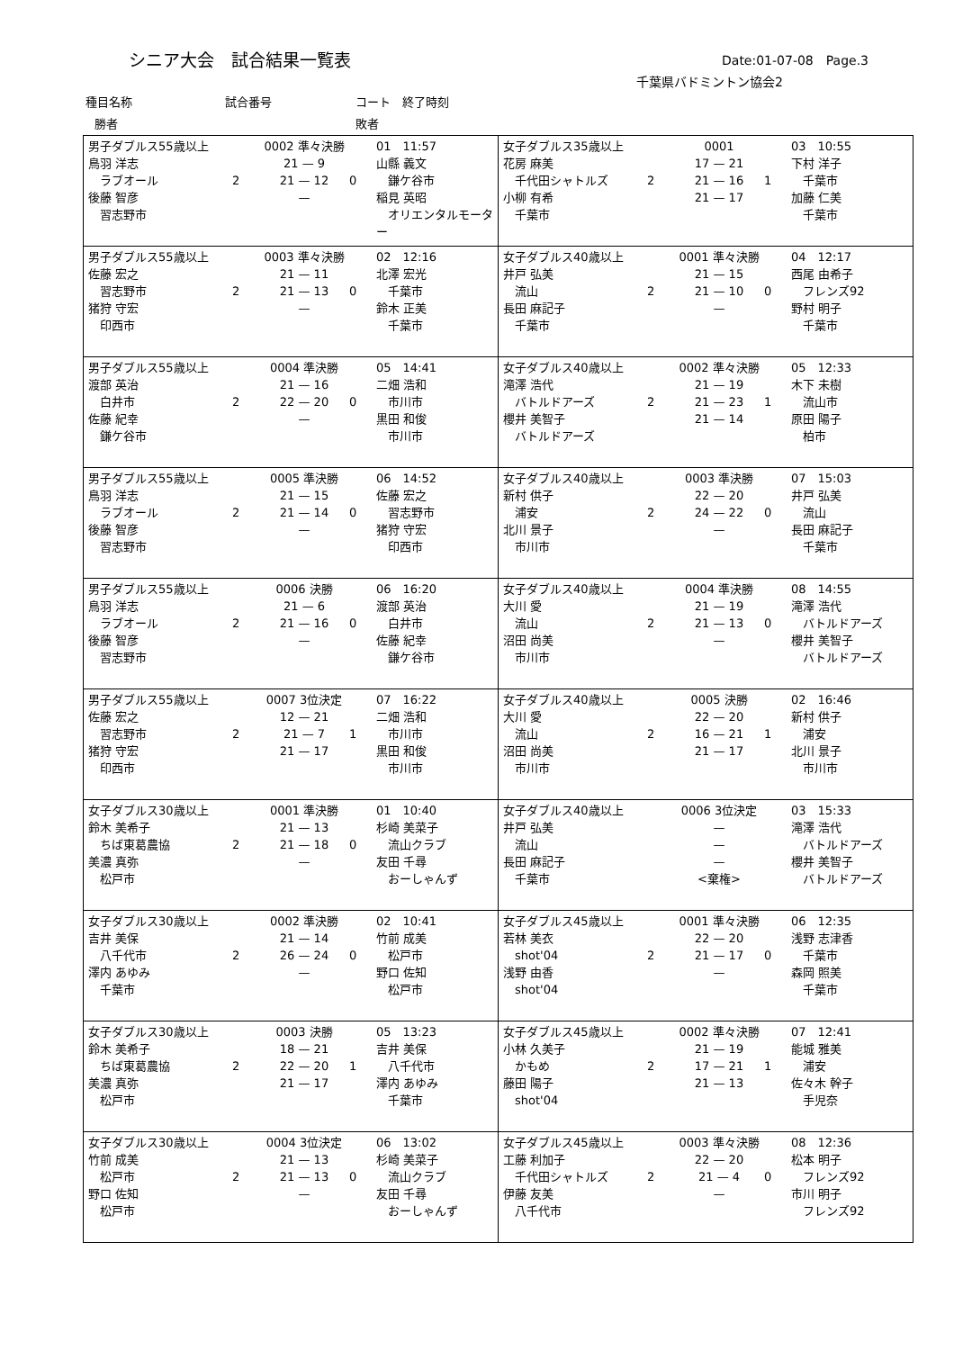シニア大会　試合結果一覧表 Date:01-07-08　Page.3
千葉県バドミントン協会2
種目名称 試合番号 コート　終了時刻
勝者 敗者
| 男子ダブルス55歳以上 鳥羽 洋志 ラブオール 後藤 智彦 習志野市 2 0002 準々決勝 21 — 9 21 — 12 — 0 01 11:57 山縣 義文 鎌ケ谷市 稲見 英昭 オリエンタルモーター | 女子ダブルス35歳以上 花房 麻美 千代田シャトルズ 小柳 有希 千葉市 2 0001 17 — 21 21 — 16 21 — 17 1 03 10:55 下村 洋子 千葉市 加藤 仁美 千葉市 |
| 男子ダブルス55歳以上 佐藤 宏之 習志野市 猪狩 守宏 印西市 2 0003 準々決勝 21 — 11 21 — 13 — 0 02 12:16 北澤 宏光 千葉市 鈴木 正美 千葉市 | 女子ダブルス40歳以上 井戸 弘美 流山 長田 麻記子 千葉市 2 0001 準々決勝 21 — 15 21 — 10 — 0 04 12:17 西尾 由希子 フレンズ92 野村 明子 千葉市 |
| 男子ダブルス55歳以上 渡部 英治 白井市 佐藤 紀幸 鎌ケ谷市 2 0004 準決勝 21 — 16 22 — 20 — 0 05 14:41 二畑 浩和 市川市 黒田 和俊 市川市 | 女子ダブルス40歳以上 滝澤 浩代 バトルドアーズ 櫻井 美智子 バトルドアーズ 2 0002 準々決勝 21 — 19 21 — 23 21 — 14 1 05 12:33 木下 未樹 流山市 原田 陽子 柏市 |
| 男子ダブルス55歳以上 鳥羽 洋志 ラブオール 後藤 智彦 習志野市 2 0005 準決勝 21 — 15 21 — 14 — 0 06 14:52 佐藤 宏之 習志野市 猪狩 守宏 印西市 | 女子ダブルス40歳以上 新村 供子 浦安 北川 景子 市川市 2 0003 準決勝 22 — 20 24 — 22 — 0 07 15:03 井戸 弘美 流山 長田 麻記子 千葉市 |
| 男子ダブルス55歳以上 鳥羽 洋志 ラブオール 後藤 智彦 習志野市 2 0006 決勝 21 — 6 21 — 16 — 0 06 16:20 渡部 英治 白井市 佐藤 紀幸 鎌ケ谷市 | 女子ダブルス40歳以上 大川 愛 流山 沼田 尚美 市川市 2 0004 準決勝 21 — 19 21 — 13 — 0 08 14:55 滝澤 浩代 バトルドアーズ 櫻井 美智子 バトルドアーズ |
| 男子ダブルス55歳以上 佐藤 宏之 習志野市 猪狩 守宏 印西市 2 0007 3位決定 12 — 21 21 — 7 21 — 17 1 07 16:22 二畑 浩和 市川市 黒田 和俊 市川市 | 女子ダブルス40歳以上 大川 愛 流山 沼田 尚美 市川市 2 0005 決勝 22 — 20 16 — 21 21 — 17 1 02 16:46 新村 供子 浦安 北川 景子 市川市 |
| 女子ダブルス30歳以上 鈴木 美希子 ちば東葛農協 美濃 真弥 松戸市 2 0001 準決勝 21 — 13 21 — 18 — 0 01 10:40 杉崎 美菜子 流山クラブ 友田 千尋 おーしゃんず | 女子ダブルス40歳以上 井戸 弘美 流山 長田 麻記子 千葉市 0006 3位決定 — — — <棄権> 03 15:33 滝澤 浩代 バトルドアーズ 櫻井 美智子 バトルドアーズ |
| 女子ダブルス30歳以上 吉井 美保 八千代市 澤内 あゆみ 千葉市 2 0002 準決勝 21 — 14 26 — 24 — 0 02 10:41 竹前 成美 松戸市 野口 佐知 松戸市 | 女子ダブルス45歳以上 若林 美衣 shot'04 浅野 由香 shot'04 2 0001 準々決勝 22 — 20 21 — 17 — 0 06 12:35 浅野 志津香 千葉市 森岡 照美 千葉市 |
| 女子ダブルス30歳以上 鈴木 美希子 ちば東葛農協 美濃 真弥 松戸市 2 0003 決勝 18 — 21 22 — 20 21 — 17 1 05 13:23 吉井 美保 八千代市 澤内 あゆみ 千葉市 | 女子ダブルス45歳以上 小林 久美子 かもめ 藤田 陽子 shot'04 2 0002 準々決勝 21 — 19 17 — 21 21 — 13 1 07 12:41 能城 雅美 浦安 佐々木 幹子 手児奈 |
| 女子ダブルス30歳以上 竹前 成美 松戸市 野口 佐知 松戸市 2 0004 3位決定 21 — 13 21 — 13 — 0 06 13:02 杉崎 美菜子 流山クラブ 友田 千尋 おーしゃんず | 女子ダブルス45歳以上 工藤 利加子 千代田シャトルズ 伊藤 友美 八千代市 2 0003 準々決勝 22 — 20 21 — 4 — 0 08 12:36 松本 明子 フレンズ92 市川 明子 フレンズ92 |